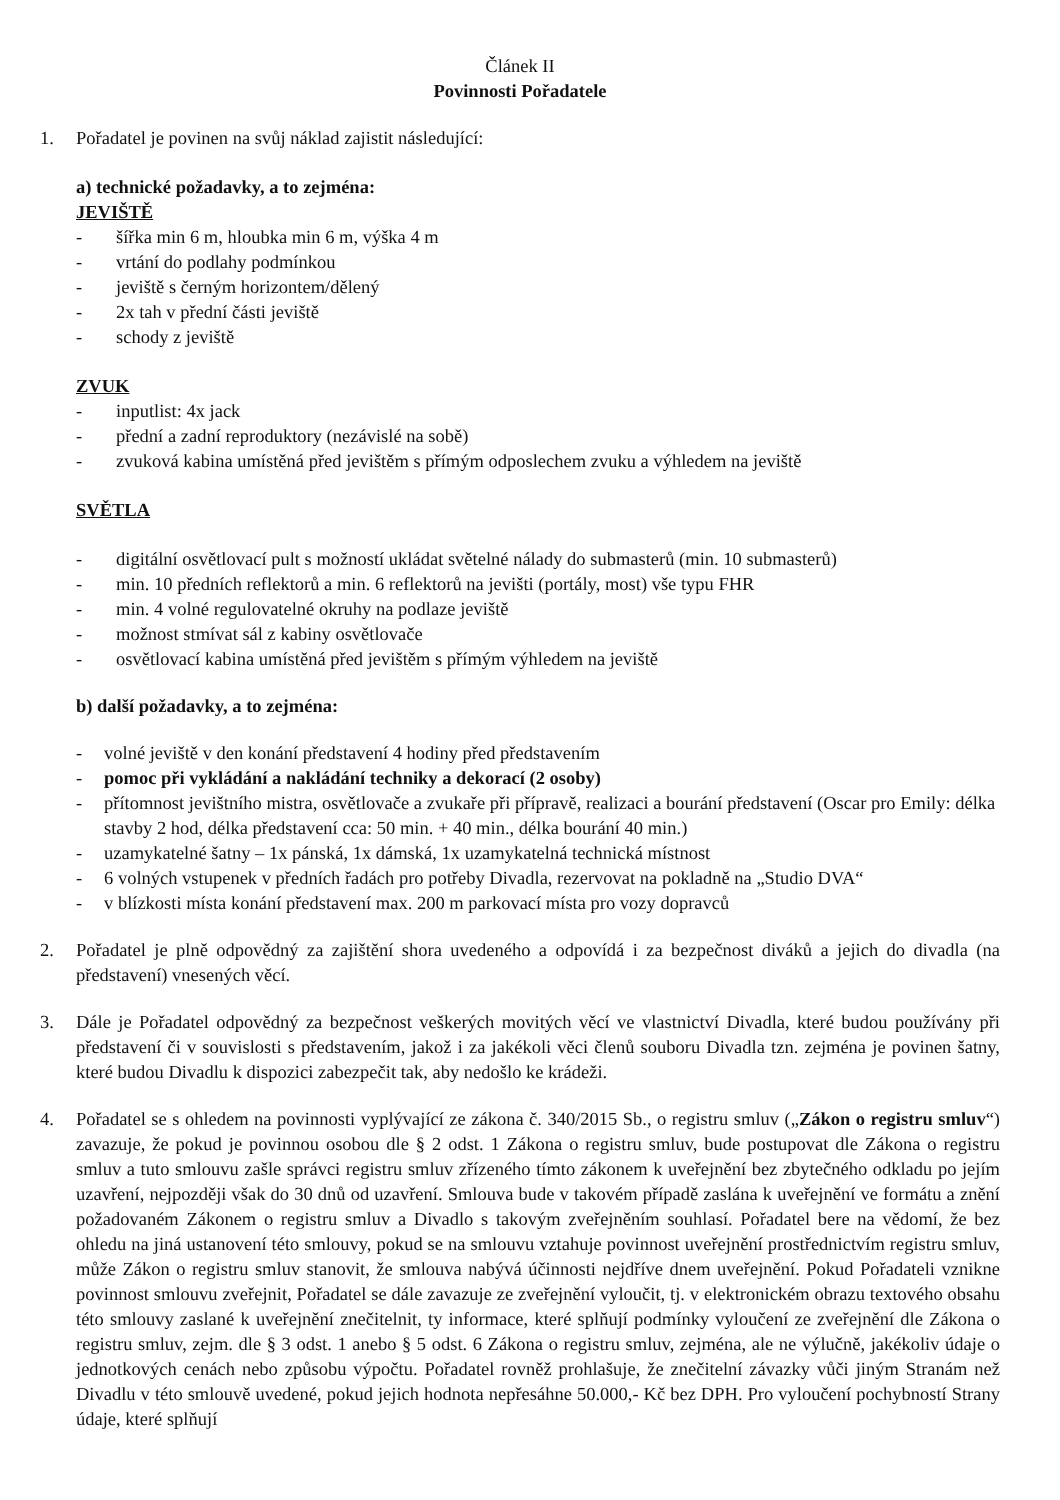Článek II
Povinnosti Pořadatele
1. Pořadatel je povinen na svůj náklad zajistit následující:
a) technické požadavky, a to zejména:
JEVIŠTĚ
- šířka min 6 m, hloubka min 6 m, výška 4 m
- vrtání do podlahy podmínkou
- jeviště s černým horizontem/dělený
- 2x tah v přední části jeviště
- schody z jeviště
ZVUK
- inputlist: 4x jack
- přední a zadní reproduktory (nezávislé na sobě)
- zvuková kabina umístěná před jevištěm s přímým odposlechem zvuku a výhledem na jeviště
SVĚTLA
- digitální osvětlovací pult s možností ukládat světelné nálady do submasterů (min. 10 submasterů)
- min. 10 předních reflektorů a min. 6 reflektorů na jevišti (portály, most) vše typu FHR
- min. 4 volné regulovatelné okruhy na podlaze jeviště
- možnost stmívat sál z kabiny osvětlovače
- osvětlovací kabina umístěná před jevištěm s přímým výhledem na jeviště
b) další požadavky, a to zejména:
- volné jeviště v den konání představení 4 hodiny před představením
- pomoc při vykládání a nakládání techniky a dekorací (2 osoby)
- přítomnost jevištního mistra, osvětlovače a zvukaře při přípravě, realizaci a bourání představení (Oscar pro Emily: délka stavby 2 hod, délka představení cca: 50 min. + 40 min., délka bourání 40 min.)
- uzamykatelné šatny – 1x pánská, 1x dámská, 1x uzamykatelná technická místnost
- 6 volných vstupenek v předních řadách pro potřeby Divadla, rezervovat na pokladně na „Studio DVA“
- v blízkosti místa konání představení max. 200 m parkovací místa pro vozy dopravců
2. Pořadatel je plně odpovědný za zajištění shora uvedeného a odpovídá i za bezpečnost diváků a jejich do divadla (na představení) vnesených věcí.
3. Dále je Pořadatel odpovědný za bezpečnost veškerých movitých věcí ve vlastnictví Divadla, které budou používány při představení či v souvislosti s představením, jakož i za jakékoli věci členů souboru Divadla tzn. zejména je povinen šatny, které budou Divadlu k dispozici zabezpečit tak, aby nedošlo ke krádeži.
4. Pořadatel se s ohledem na povinnosti vyplývající ze zákona č. 340/2015 Sb., o registru smluv („Zákon o registru smluv“) zavazuje, že pokud je povinnou osobou dle § 2 odst. 1 Zákona o registru smluv, bude postupovat dle Zákona o registru smluv a tuto smlouvu zašle správci registru smluv zřízeného tímto zákonem k uveřejnění bez zbytečného odkladu po jejím uzavření, nejpozději však do 30 dnů od uzavření. Smlouva bude v takovém případě zaslána k uveřejnění ve formátu a znění požadovaném Zákonem o registru smluv a Divadlo s takovým zveřejněním souhlasí. Pořadatel bere na vědomí, že bez ohledu na jiná ustanovení této smlouvy, pokud se na smlouvu vztahuje povinnost uveřejnění prostřednictvím registru smluv, může Zákon o registru smluv stanovit, že smlouva nabývá účinnosti nejdříve dnem uveřejnění. Pokud Pořadateli vznikne povinnost smlouvu zveřejnit, Pořadatel se dále zavazuje ze zveřejnění vyloučit, tj. v elektronickém obrazu textového obsahu této smlouvy zaslané k uveřejnění znečitelnit, ty informace, které splňují podmínky vyloučení ze zveřejnění dle Zákona o registru smluv, zejm. dle § 3 odst. 1 anebo § 5 odst. 6 Zákona o registru smluv, zejména, ale ne výlučně, jakékoliv údaje o jednotkových cenách nebo způsobu výpočtu. Pořadatel rovněž prohlašuje, že znečitelní závazky vůči jiným Stranám než Divadlu v této smlouvě uvedené, pokud jejich hodnota nepřesáhne 50.000,- Kč bez DPH. Pro vyloučení pochybností Strany údaje, které splňují